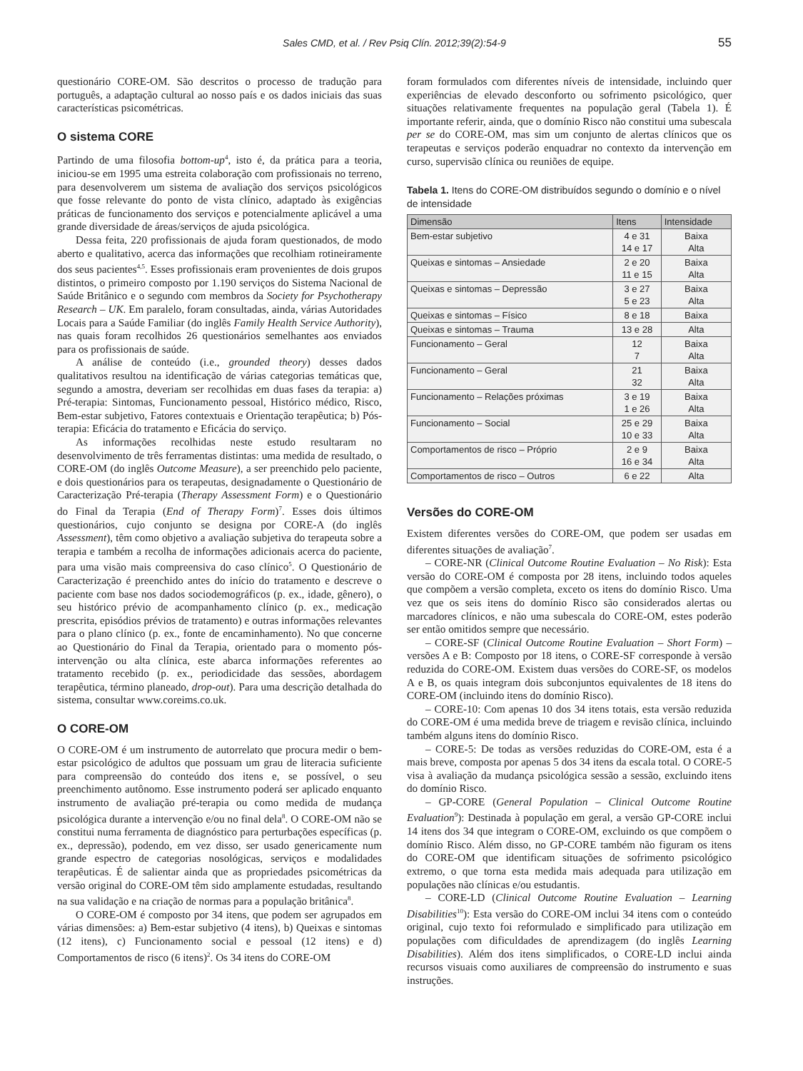Sales CMD, et al. / Rev Psiq Clín. 2012;39(2):54-9
55
questionário CORE-OM. São descritos o processo de tradução para português, a adaptação cultural ao nosso país e os dados iniciais das suas características psicométricas.
O sistema CORE
Partindo de uma filosofia bottom-up<sup>4</sup>, isto é, da prática para a teoria, iniciou-se em 1995 uma estreita colaboração com profissionais no terreno, para desenvolverem um sistema de avaliação dos serviços psicológicos que fosse relevante do ponto de vista clínico, adaptado às exigências práticas de funcionamento dos serviços e potencialmente aplicável a uma grande diversidade de áreas/serviços de ajuda psicológica.
Dessa feita, 220 profissionais de ajuda foram questionados, de modo aberto e qualitativo, acerca das informações que recolhiam rotineiramente dos seus pacientes<sup>4,5</sup>. Esses profissionais eram provenientes de dois grupos distintos, o primeiro composto por 1.190 serviços do Sistema Nacional de Saúde Britânico e o segundo com membros da Society for Psychotherapy Research – UK. Em paralelo, foram consultadas, ainda, várias Autoridades Locais para a Saúde Familiar (do inglês Family Health Service Authority), nas quais foram recolhidos 26 questionários semelhantes aos enviados para os profissionais de saúde.
A análise de conteúdo (i.e., grounded theory) desses dados qualitativos resultou na identificação de várias categorias temáticas que, segundo a amostra, deveriam ser recolhidas em duas fases da terapia: a) Pré-terapia: Sintomas, Funcionamento pessoal, Histórico médico, Risco, Bem-estar subjetivo, Fatores contextuais e Orientação terapêutica; b) Pós-terapia: Eficácia do tratamento e Eficácia do serviço.
As informações recolhidas neste estudo resultaram no desenvolvimento de três ferramentas distintas: uma medida de resultado, o CORE-OM (do inglês Outcome Measure), a ser preenchido pelo paciente, e dois questionários para os terapeutas, designadamente o Questionário de Caracterização Pré-terapia (Therapy Assessment Form) e o Questionário do Final da Terapia (End of Therapy Form)<sup>7</sup>. Esses dois últimos questionários, cujo conjunto se designa por CORE-A (do inglês Assessment), têm como objetivo a avaliação subjetiva do terapeuta sobre a terapia e também a recolha de informações adicionais acerca do paciente, para uma visão mais compreensiva do caso clínico<sup>5</sup>. O Questionário de Caracterização é preenchido antes do início do tratamento e descreve o paciente com base nos dados sociodemográficos (p. ex., idade, gênero), o seu histórico prévio de acompanhamento clínico (p. ex., medicação prescrita, episódios prévios de tratamento) e outras informações relevantes para o plano clínico (p. ex., fonte de encaminhamento). No que concerne ao Questionário do Final da Terapia, orientado para o momento pós-intervenção ou alta clínica, este abarca informações referentes ao tratamento recebido (p. ex., periodicidade das sessões, abordagem terapêutica, término planeado, drop-out). Para uma descrição detalhada do sistema, consultar www.coreims.co.uk.
O CORE-OM
O CORE-OM é um instrumento de autorrelato que procura medir o bem-estar psicológico de adultos que possuam um grau de literacia suficiente para compreensão do conteúdo dos itens e, se possível, o seu preenchimento autônomo. Esse instrumento poderá ser aplicado enquanto instrumento de avaliação pré-terapia ou como medida de mudança psicológica durante a intervenção e/ou no final dela<sup>8</sup>. O CORE-OM não se constitui numa ferramenta de diagnóstico para perturbações específicas (p. ex., depressão), podendo, em vez disso, ser usado genericamente num grande espectro de categorias nosológicas, serviços e modalidades terapêuticas. É de salientar ainda que as propriedades psicométricas da versão original do CORE-OM têm sido amplamente estudadas, resultando na sua validação e na criação de normas para a população britânica<sup>8</sup>.
O CORE-OM é composto por 34 itens, que podem ser agrupados em várias dimensões: a) Bem-estar subjetivo (4 itens), b) Queixas e sintomas (12 itens), c) Funcionamento social e pessoal (12 itens) e d) Comportamentos de risco (6 itens)<sup>2</sup>. Os 34 itens do CORE-OM
foram formulados com diferentes níveis de intensidade, incluindo quer experiências de elevado desconforto ou sofrimento psicológico, quer situações relativamente frequentes na população geral (Tabela 1). É importante referir, ainda, que o domínio Risco não constitui uma subescala per se do CORE-OM, mas sim um conjunto de alertas clínicos que os terapeutas e serviços poderão enquadrar no contexto da intervenção em curso, supervisão clínica ou reuniões de equipe.
Tabela 1. Itens do CORE-OM distribuídos segundo o domínio e o nível de intensidade
| Dimensão | Itens | Intensidade |
| --- | --- | --- |
| Bem-estar subjetivo | 4 e 31 14 e 17 | Baixa Alta |
| Queixas e sintomas – Ansiedade | 2 e 20 11 e 15 | Baixa Alta |
| Queixas e sintomas – Depressão | 3 e 27 5 e 23 | Baixa Alta |
| Queixas e sintomas – Físico | 8 e 18 | Baixa |
| Queixas e sintomas – Trauma | 13 e 28 | Alta |
| Funcionamento – Geral | 12 7 | Baixa Alta |
| Funcionamento – Geral | 21 32 | Baixa Alta |
| Funcionamento – Relações próximas | 3 e 19 1 e 26 | Baixa Alta |
| Funcionamento – Social | 25 e 29 10 e 33 | Baixa Alta |
| Comportamentos de risco – Próprio | 2 e 9 16 e 34 | Baixa Alta |
| Comportamentos de risco – Outros | 6 e 22 | Alta |
Versões do CORE-OM
Existem diferentes versões do CORE-OM, que podem ser usadas em diferentes situações de avaliação<sup>7</sup>.
– CORE-NR (Clinical Outcome Routine Evaluation – No Risk): Esta versão do CORE-OM é composta por 28 itens, incluindo todos aqueles que compõem a versão completa, exceto os itens do domínio Risco. Uma vez que os seis itens do domínio Risco são considerados alertas ou marcadores clínicos, e não uma subescala do CORE-OM, estes poderão ser então omitidos sempre que necessário.
– CORE-SF (Clinical Outcome Routine Evaluation – Short Form) – versões A e B: Composto por 18 itens, o CORE-SF corresponde à versão reduzida do CORE-OM. Existem duas versões do CORE-SF, os modelos A e B, os quais integram dois subconjuntos equivalentes de 18 itens do CORE-OM (incluindo itens do domínio Risco).
– CORE-10: Com apenas 10 dos 34 itens totais, esta versão reduzida do CORE-OM é uma medida breve de triagem e revisão clínica, incluindo também alguns itens do domínio Risco.
– CORE-5: De todas as versões reduzidas do CORE-OM, esta é a mais breve, composta por apenas 5 dos 34 itens da escala total. O CORE-5 visa à avaliação da mudança psicológica sessão a sessão, excluindo itens do domínio Risco.
– GP-CORE (General Population – Clinical Outcome Routine Evaluation<sup>9</sup>): Destinada à população em geral, a versão GP-CORE inclui 14 itens dos 34 que integram o CORE-OM, excluindo os que compõem o domínio Risco. Além disso, no GP-CORE também não figuram os itens do CORE-OM que identificam situações de sofrimento psicológico extremo, o que torna esta medida mais adequada para utilização em populações não clínicas e/ou estudantis.
– CORE-LD (Clinical Outcome Routine Evaluation – Learning Disabilities<sup>10</sup>): Esta versão do CORE-OM inclui 34 itens com o conteúdo original, cujo texto foi reformulado e simplificado para utilização em populações com dificuldades de aprendizagem (do inglês Learning Disabilities). Além dos itens simplificados, o CORE-LD inclui ainda recursos visuais como auxiliares de compreensão do instrumento e suas instruções.